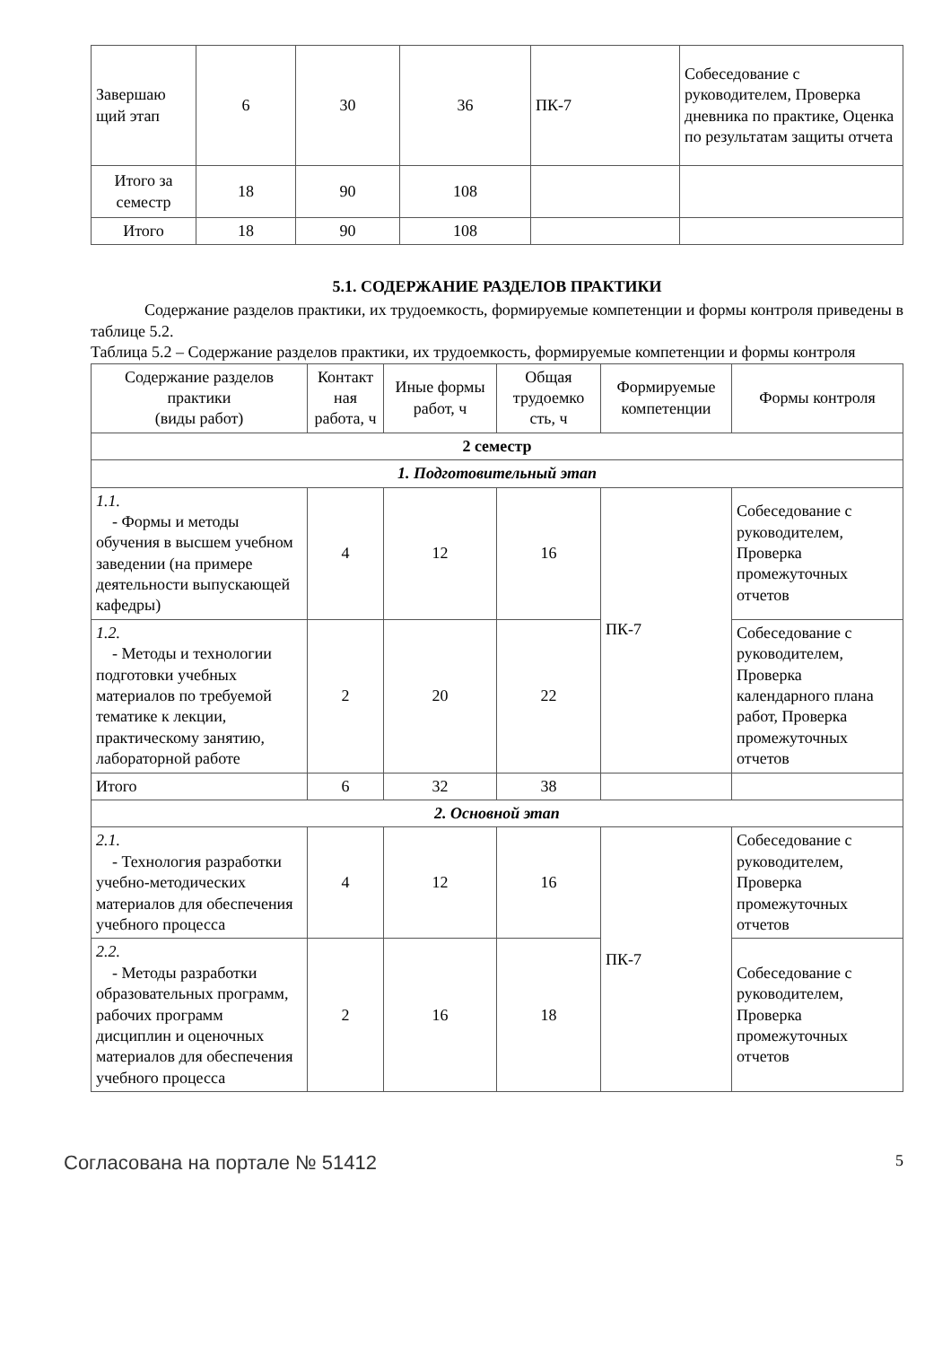| Завершаю щий этап | 6 | 30 | 36 | ПК-7 | Собеседование с руководителем, Проверка дневника по практике, Оценка по результатам защиты отчета |
| Итого за семестр | 18 | 90 | 108 | | |
| Итого | 18 | 90 | 108 | | |
5.1. СОДЕРЖАНИЕ РАЗДЕЛОВ ПРАКТИКИ
Содержание разделов практики, их трудоемкость, формируемые компетенции и формы контроля приведены в таблице 5.2.
Таблица 5.2 – Содержание разделов практики, их трудоемкость, формируемые компетенции и формы контроля
| Содержание разделов практики (виды работ) | Контакт ная работа, ч | Иные формы работ, ч | Общая трудоемко сть, ч | Формируемые компетенции | Формы контроля |
| --- | --- | --- | --- | --- | --- |
| 2 семестр | | | | | |
| 1. Подготовительный этап | | | | | |
| 1.1. - Формы и методы обучения в высшем учебном заведении (на примере деятельности выпускающей кафедры) | 4 | 12 | 16 | ПК-7 | Собеседование с руководителем, Проверка промежуточных отчетов |
| 1.2. - Методы и технологии подготовки учебных материалов по требуемой тематике к лекции, практическому занятию, лабораторной работе | 2 | 20 | 22 | | Собеседование с руководителем, Проверка календарного плана работ, Проверка промежуточных отчетов |
| Итого | 6 | 32 | 38 | | |
| 2. Основной этап | | | | | |
| 2.1. - Технология разработки учебно-методических материалов для обеспечения учебного процесса | 4 | 12 | 16 | ПК-7 | Собеседование с руководителем, Проверка промежуточных отчетов |
| 2.2. - Методы разработки образовательных программ, рабочих программ дисциплин и оценочных материалов для обеспечения учебного процесса | 2 | 16 | 18 | | Собеседование с руководителем, Проверка промежуточных отчетов |
Согласована на портале № 51412 5